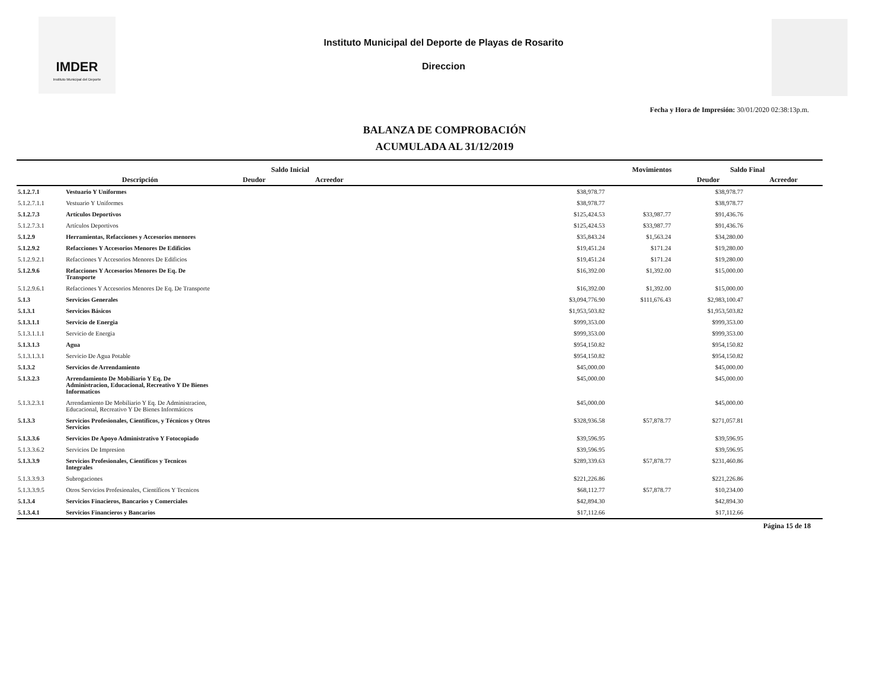IMDER
Instituto Municipal del Deporte
Instituto Municipal del Deporte de Playas de Rosarito
Direccion
Fecha y Hora de Impresión: 30/01/2020 02:38:13p.m.
BALANZA DE COMPROBACIÓN
ACUMULADA AL 31/12/2019
| | | Saldo Inicial | | Movimientos | | Saldo Final | |
| --- | --- | --- | --- | --- | --- | --- | --- |
| | Descripción | Deudor | Acreedor | | | Deudor | Acreedor |
| 5.1.2.7.1 | Vestuario Y Uniformes | | | $38,978.77 | | $38,978.77 | |
| 5.1.2.7.1.1 | Vestuario Y Uniformes | | | $38,978.77 | | $38,978.77 | |
| 5.1.2.7.3 | Artículos Deportivos | | | $125,424.53 | $33,987.77 | $91,436.76 | |
| 5.1.2.7.3.1 | Artículos Deportivos | | | $125,424.53 | $33,987.77 | $91,436.76 | |
| 5.1.2.9 | Herramientas, Refacciones y Accesorios menores | | | $35,843.24 | $1,563.24 | $34,280.00 | |
| 5.1.2.9.2 | Refacciones Y Accesorios Menores De Edificios | | | $19,451.24 | $171.24 | $19,280.00 | |
| 5.1.2.9.2.1 | Refacciones Y Accesorios Menores De Edificios | | | $19,451.24 | $171.24 | $19,280.00 | |
| 5.1.2.9.6 | Refacciones Y Accesorios Menores De Eq. De Transporte | | | $16,392.00 | $1,392.00 | $15,000.00 | |
| 5.1.2.9.6.1 | Refacciones Y Accesorios Menores De Eq. De Transporte | | | $16,392.00 | $1,392.00 | $15,000.00 | |
| 5.1.3 | Servicios Generales | | | $3,094,776.90 | $111,676.43 | $2,983,100.47 | |
| 5.1.3.1 | Servicios Básicos | | | $1,953,503.82 | | $1,953,503.82 | |
| 5.1.3.1.1 | Servicio de Energia | | | $999,353.00 | | $999,353.00 | |
| 5.1.3.1.1.1 | Servicio de Energia | | | $999,353.00 | | $999,353.00 | |
| 5.1.3.1.3 | Agua | | | $954,150.82 | | $954,150.82 | |
| 5.1.3.1.3.1 | Servicio De Agua Potable | | | $954,150.82 | | $954,150.82 | |
| 5.1.3.2 | Servicios de Arrendamiento | | | $45,000.00 | | $45,000.00 | |
| 5.1.3.2.3 | Arrendamiento De Mobiliario Y Eq. De Administracion, Educacional, Recreativo Y De Bienes Informaticos | | | $45,000.00 | | $45,000.00 | |
| 5.1.3.2.3.1 | Arrendamiento De Mobiliario Y Eq. De Administracion, Educacional, Recreativo Y De Bienes Informáticos | | | $45,000.00 | | $45,000.00 | |
| 5.1.3.3 | Servicios Profesionales, Científicos, y Técnicos y Otros Servicios | | | $328,936.58 | $57,878.77 | $271,057.81 | |
| 5.1.3.3.6 | Servicios De Apoyo Administrativo Y Fotocopiado | | | $39,596.95 | | $39,596.95 | |
| 5.1.3.3.6.2 | Servicios De Impresion | | | $39,596.95 | | $39,596.95 | |
| 5.1.3.3.9 | Servicios Profesionales, Cientificos y Tecnicos Integrales | | | $289,339.63 | $57,878.77 | $231,460.86 | |
| 5.1.3.3.9.3 | Subrogaciones | | | $221,226.86 | | $221,226.86 | |
| 5.1.3.3.9.5 | Otros Servicios Profesionales, Científicos Y Tecnicos | | | $68,112.77 | $57,878.77 | $10,234.00 | |
| 5.1.3.4 | Servicios Finacieros, Bancarios y Comerciales | | | $42,894.30 | | $42,894.30 | |
| 5.1.3.4.1 | Servicios Financieros y Bancarios | | | $17,112.66 | | $17,112.66 | |
| Página 15 de 18 | | | | | | | |